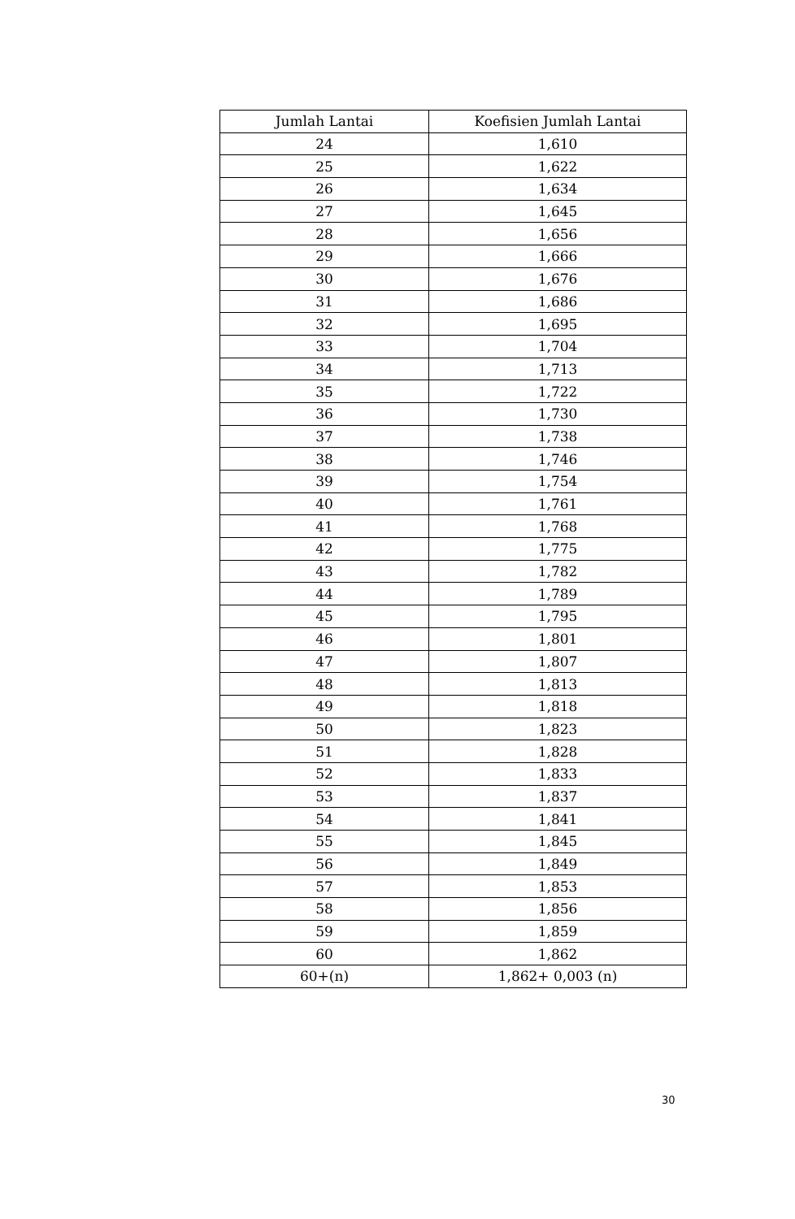| Jumlah Lantai | Koefisien Jumlah Lantai |
| --- | --- |
| 24 | 1,610 |
| 25 | 1,622 |
| 26 | 1,634 |
| 27 | 1,645 |
| 28 | 1,656 |
| 29 | 1,666 |
| 30 | 1,676 |
| 31 | 1,686 |
| 32 | 1,695 |
| 33 | 1,704 |
| 34 | 1,713 |
| 35 | 1,722 |
| 36 | 1,730 |
| 37 | 1,738 |
| 38 | 1,746 |
| 39 | 1,754 |
| 40 | 1,761 |
| 41 | 1,768 |
| 42 | 1,775 |
| 43 | 1,782 |
| 44 | 1,789 |
| 45 | 1,795 |
| 46 | 1,801 |
| 47 | 1,807 |
| 48 | 1,813 |
| 49 | 1,818 |
| 50 | 1,823 |
| 51 | 1,828 |
| 52 | 1,833 |
| 53 | 1,837 |
| 54 | 1,841 |
| 55 | 1,845 |
| 56 | 1,849 |
| 57 | 1,853 |
| 58 | 1,856 |
| 59 | 1,859 |
| 60 | 1,862 |
| 60+(n) | 1,862+ 0,003 (n) |
30